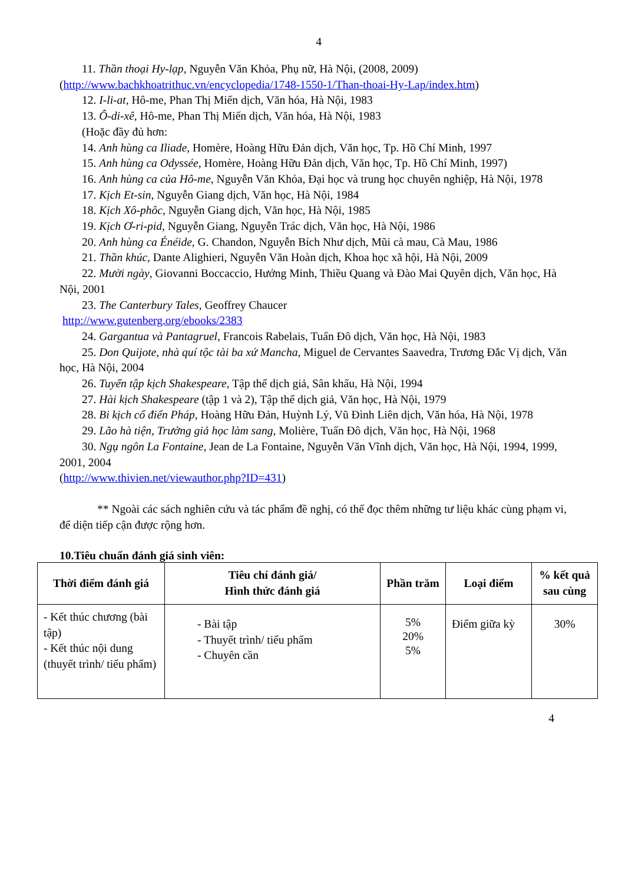4
11. Thần thoại Hy-lạp, Nguyễn Văn Khỏa, Phụ nữ, Hà Nội, (2008, 2009) (http://www.bachkhoatrithuc.vn/encyclopedia/1748-1550-1/Than-thoai-Hy-Lap/index.htm)
12. I-li-at, Hô-me, Phan Thị Miến dịch, Văn hóa, Hà Nội, 1983
13. Ô-di-xê, Hô-me, Phan Thị Miến dịch, Văn hóa, Hà Nội, 1983
(Hoặc đầy đủ hơn:
14. Anh hùng ca Iliade, Homère, Hoàng Hữu Đản dịch, Văn học, Tp. Hồ Chí Minh, 1997
15. Anh hùng ca Odyssée, Homère, Hoàng Hữu Đản dịch, Văn học, Tp. Hồ Chí Minh, 1997)
16. Anh hùng ca của Hô-me, Nguyễn Văn Khỏa, Đại học và trung học chuyên nghiệp, Hà Nội, 1978
17. Kịch Et-sin, Nguyễn Giang dịch, Văn học, Hà Nội, 1984
18. Kịch Xô-phôc, Nguyễn Giang dịch, Văn học, Hà Nội, 1985
19. Kịch Ơ-ri-pid, Nguyễn Giang, Nguyễn Trác dịch, Văn học, Hà Nội, 1986
20. Anh hùng ca Énéide, G. Chandon, Nguyễn Bích Như dịch, Mũi cà mau, Cà Mau, 1986
21. Thần khúc, Dante Alighieri, Nguyễn Văn Hoàn dịch, Khoa học xã hội, Hà Nội, 2009
22. Mười ngày, Giovanni Boccaccio, Hướng Minh, Thiều Quang và Đào Mai Quyên dịch, Văn học, Hà Nội, 2001
23. The Canterbury Tales, Geoffrey Chaucer
http://www.gutenberg.org/ebooks/2383
24. Gargantua và Pantagruel, Francois Rabelais, Tuấn Đô dịch, Văn học, Hà Nội, 1983
25. Don Quijote, nhà quí tộc tài ba xứ Mancha, Miguel de Cervantes Saavedra, Trương Đắc Vị dịch, Văn học, Hà Nội, 2004
26. Tuyển tập kịch Shakespeare, Tập thể dịch giả, Sân khấu, Hà Nội, 1994
27. Hài kịch Shakespeare (tập 1 và 2), Tập thể dịch giả, Văn học, Hà Nội, 1979
28. Bi kịch cổ điển Pháp, Hoàng Hữu Đản, Huỳnh Lý, Vũ Đình Liên dịch, Văn hóa, Hà Nội, 1978
29. Lão hà tiện, Trưởng giả học làm sang, Molière, Tuấn Đô dịch, Văn học, Hà Nội, 1968
30. Ngụ ngôn La Fontaine, Jean de La Fontaine, Nguyễn Văn Vĩnh dịch, Văn học, Hà Nội, 1994, 1999, 2001, 2004
(http://www.thivien.net/viewauthor.php?ID=431)
** Ngoài các sách nghiên cứu và tác phẩm đề nghị, có thể đọc thêm những tư liệu khác cùng phạm vi, để diện tiếp cận được rộng hơn.
10.Tiêu chuẩn đánh giá sinh viên:
| Thời điểm đánh giá | Tiêu chí đánh giá/ Hình thức đánh giá | Phần trăm | Loại điểm | % kết quả sau cùng |
| --- | --- | --- | --- | --- |
| - Kết thúc chương (bài tập) - Kết thúc nội dung (thuyết trình/ tiểu phẩm) | - Bài tập - Thuyết trình/ tiểu phẩm - Chuyên cần | 5% 20% 5% | Điểm giữa kỳ | 30% |
4